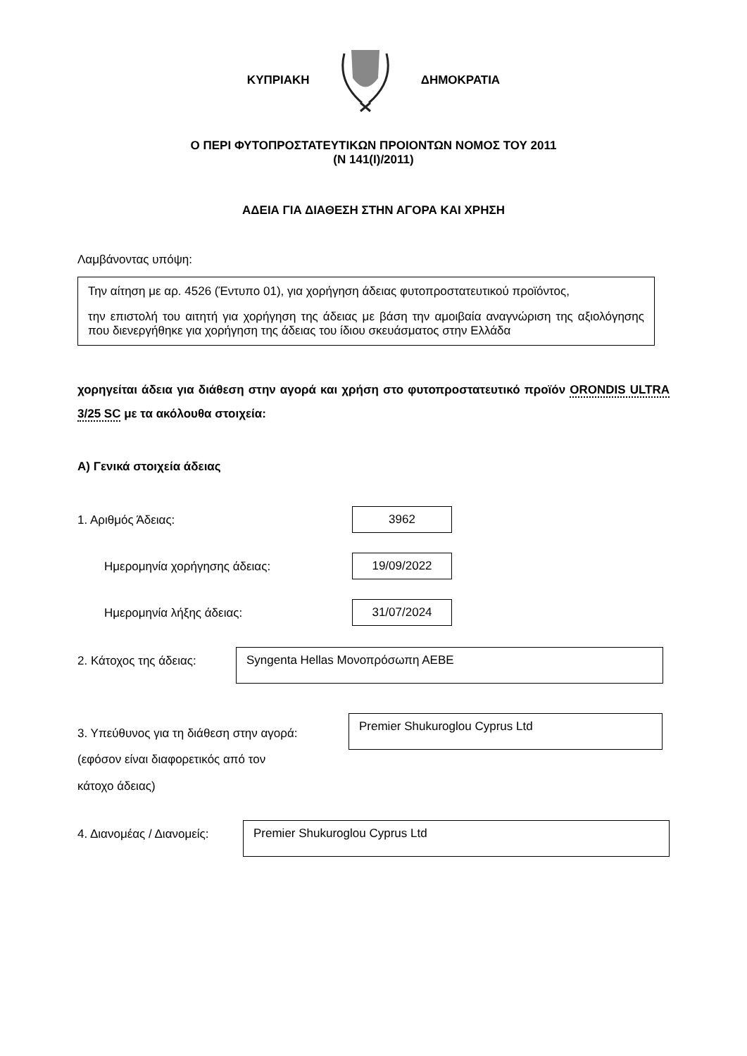ΚΥΠΡΙΑΚΗ ΔΗΜΟΚΡΑΤΙΑ
Ο ΠΕΡΙ ΦΥΤΟΠΡΟΣΤΑΤΕΥΤΙΚΩΝ ΠΡΟΙΟΝΤΩΝ ΝΟΜΟΣ ΤΟΥ 2011
(Ν 141(Ι)/2011)
ΑΔΕΙΑ ΓΙΑ ΔΙΑΘΕΣΗ ΣΤΗΝ ΑΓΟΡΑ ΚΑΙ ΧΡΗΣΗ
Λαμβάνοντας υπόψη:
Την αίτηση με αρ. 4526 (Έντυπο 01), για χορήγηση άδειας φυτοπροστατευτικού προϊόντος,
την επιστολή του αιτητή για χορήγηση της άδειας με βάση την αμοιβαία αναγνώριση της αξιολόγησης που διενεργήθηκε για χορήγηση της άδειας του ίδιου σκευάσματος στην Ελλάδα
χορηγείται άδεια για διάθεση στην αγορά και χρήση στο φυτοπροστατευτικό προϊόν ORONDIS ULTRA 3/25 SC με τα ακόλουθα στοιχεία:
Α) Γενικά στοιχεία άδειας
1. Αριθμός Άδειας: 3962
Ημερομηνία χορήγησης άδειας: 19/09/2022
Ημερομηνία λήξης άδειας: 31/07/2024
2. Κάτοχος της άδειας: Syngenta Hellas Μονοπρόσωπη ΑΕΒΕ
3. Υπεύθυνος για τη διάθεση στην αγορά:
(εφόσον είναι διαφορετικός από τον
κάτοχο άδειας) Premier Shukuroglou Cyprus Ltd
4. Διανομέας / Διανομείς: Premier Shukuroglou Cyprus Ltd